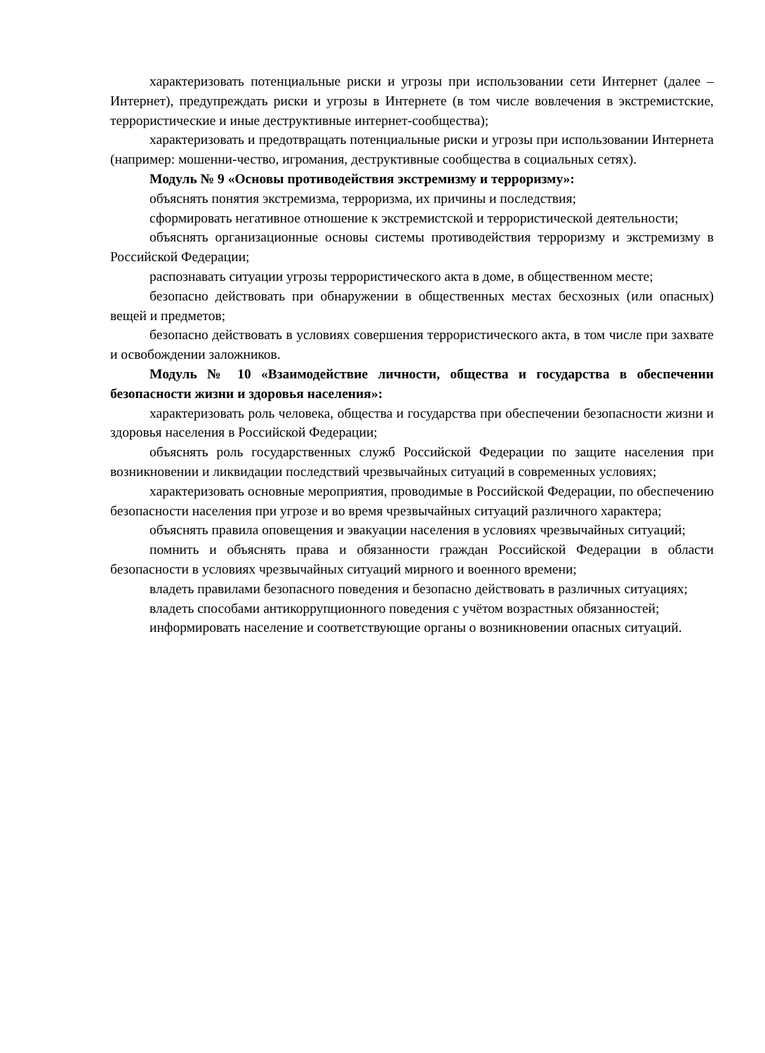характеризовать потенциальные риски и угрозы при использовании сети Интернет (далее – Интернет), предупреждать риски и угрозы в Интернете (в том числе вовлечения в экстремистские, террористические и иные деструктивные интернет-сообщества);
характеризовать и предотвращать потенциальные риски и угрозы при использовании Интернета (например: мошенни-чество, игромания, деструктивные сообщества в социальных сетях).
Модуль № 9 «Основы противодействия экстремизму и терроризму»:
объяснять понятия экстремизма, терроризма, их причины и последствия;
сформировать негативное отношение к экстремистской и террористической деятельности;
объяснять организационные основы системы противодействия терроризму и экстремизму в Российской Федерации;
распознавать ситуации угрозы террористического акта в доме, в общественном месте;
безопасно действовать при обнаружении в общественных местах бесхозных (или опасных) вещей и предметов;
безопасно действовать в условиях совершения террористического акта, в том числе при захвате и освобождении заложников.
Модуль № 10 «Взаимодействие личности, общества и государства в обеспечении безопасности жизни и здоровья населения»:
характеризовать роль человека, общества и государства при обеспечении безопасности жизни и здоровья населения в Российской Федерации;
объяснять роль государственных служб Российской Федерации по защите населения при возникновении и ликвидации последствий чрезвычайных ситуаций в современных условиях;
характеризовать основные мероприятия, проводимые в Российской Федерации, по обеспечению безопасности населения при угрозе и во время чрезвычайных ситуаций различного характера;
объяснять правила оповещения и эвакуации населения в условиях чрезвычайных ситуаций;
помнить и объяснять права и обязанности граждан Российской Федерации в области безопасности в условиях чрезвычайных ситуаций мирного и военного времени;
владеть правилами безопасного поведения и безопасно действовать в различных ситуациях;
владеть способами антикоррупционного поведения с учётом возрастных обязанностей;
информировать население и соответствующие органы о возникновении опасных ситуаций.